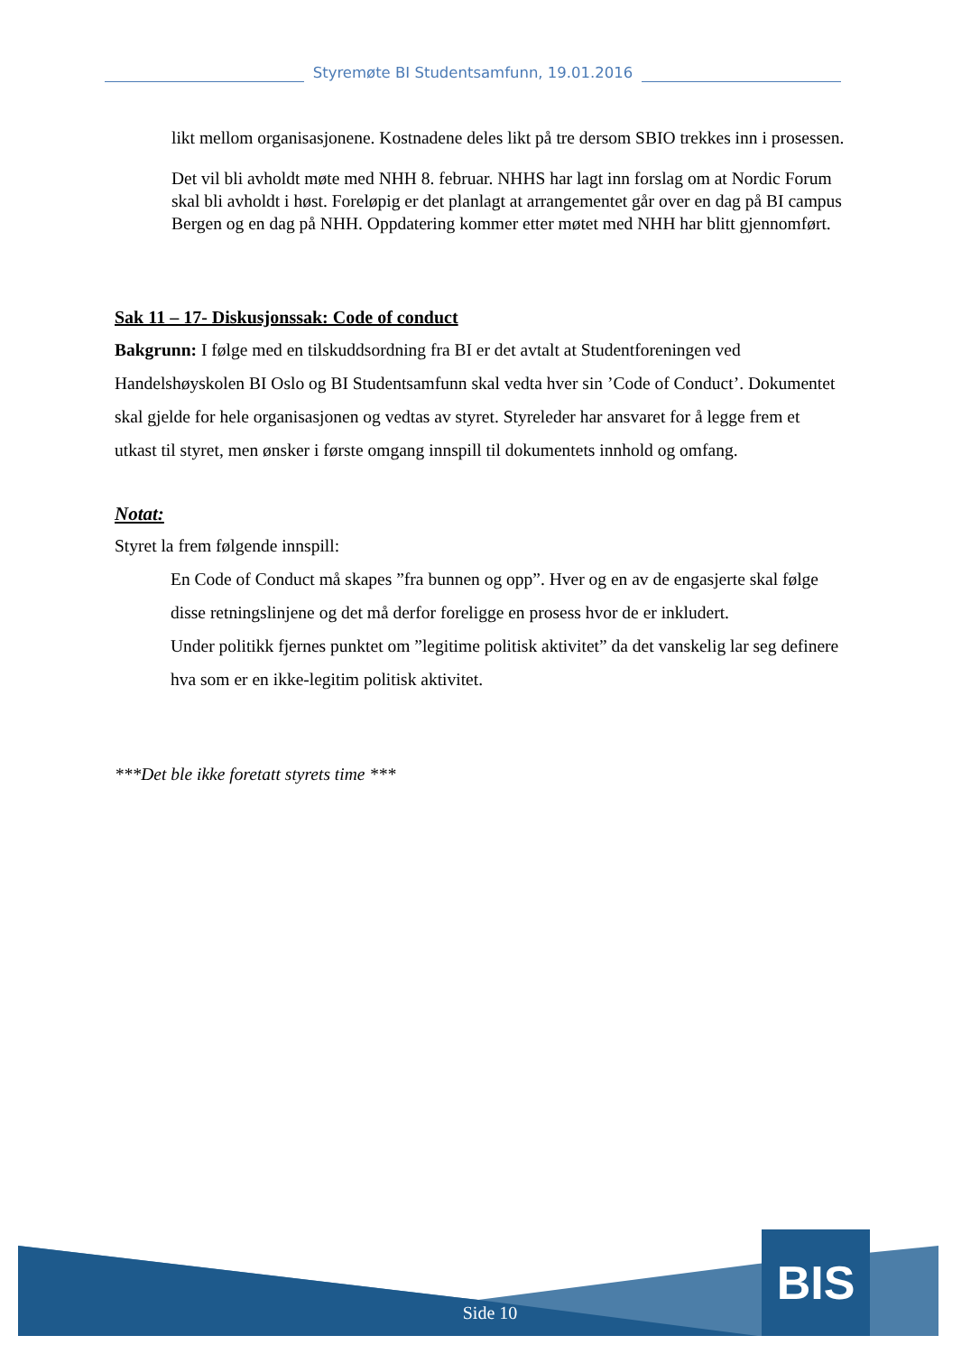Styremøte BI Studentsamfunn, 19.01.2016
likt mellom organisasjonene. Kostnadene deles likt på tre dersom SBIO trekkes inn i prosessen.
Det vil bli avholdt møte med NHH 8. februar. NHHS har lagt inn forslag om at Nordic Forum skal bli avholdt i høst. Foreløpig er det planlagt at arrangementet går over en dag på BI campus Bergen og en dag på NHH. Oppdatering kommer etter møtet med NHH har blitt gjennomført.
Sak 11 – 17- Diskusjonssak: Code of conduct
Bakgrunn: I følge med en tilskuddsordning fra BI er det avtalt at Studentforeningen ved Handelshøyskolen BI Oslo og BI Studentsamfunn skal vedta hver sin ’Code of Conduct’. Dokumentet skal gjelde for hele organisasjonen og vedtas av styret. Styreleder har ansvaret for å legge frem et utkast til styret, men ønsker i første omgang innspill til dokumentets innhold og omfang.
Notat:
Styret la frem følgende innspill:
En Code of Conduct må skapes ”fra bunnen og opp”. Hver og en av de engasjerte skal følge disse retningslinjene og det må derfor foreligge en prosess hvor de er inkludert.
Under politikk fjernes punktet om ”legitime politisk aktivitet” da det vanskelig lar seg definere hva som er en ikke-legitim politisk aktivitet.
***Det ble ikke foretatt styrets time ***
BIS
Side 10